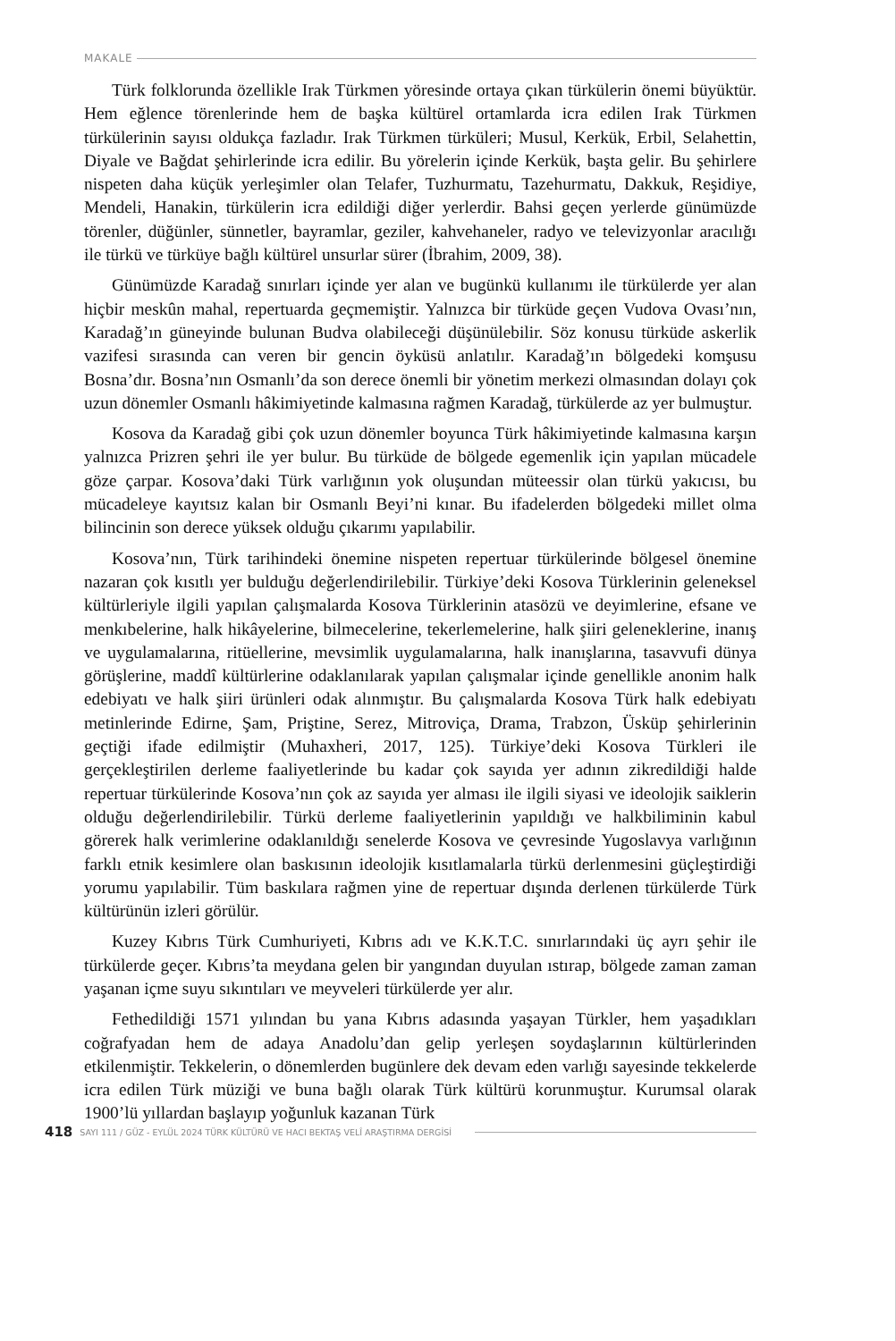MAKALE
Türk folklorunda özellikle Irak Türkmen yöresinde ortaya çıkan türkülerin önemi büyüktür. Hem eğlence törenlerinde hem de başka kültürel ortamlarda icra edilen Irak Türkmen türkülerinin sayısı oldukça fazladır. Irak Türkmen türküleri; Musul, Kerkük, Erbil, Selahettin, Diyale ve Bağdat şehirlerinde icra edilir. Bu yörelerin içinde Kerkük, başta gelir. Bu şehirlere nispeten daha küçük yerleşimler olan Telafer, Tuzhurmatu, Tazehurmatu, Dakkuk, Reşidiye, Mendeli, Hanakin, türkülerin icra edildiği diğer yerlerdir. Bahsi geçen yerlerde günümüzde törenler, düğünler, sünnetler, bayramlar, geziler, kahvehaneler, radyo ve televizyonlar aracılığı ile türkü ve türküye bağlı kültürel unsurlar sürer (İbrahim, 2009, 38).
Günümüzde Karadağ sınırları içinde yer alan ve bugünkü kullanımı ile türkülerde yer alan hiçbir meskûn mahal, repertuarda geçmemiştir. Yalnızca bir türküde geçen Vudova Ovası’nın, Karadağ’ın güneyinde bulunan Budva olabileceği düşünülebilir. Söz konusu türküde askerlik vazifesi sırasında can veren bir gencin öyküsü anlatılır. Karadağ’ın bölgedeki komşusu Bosna’dır. Bosna’nın Osmanlı’da son derece önemli bir yönetim merkezi olmasından dolayı çok uzun dönemler Osmanlı hâkimiyetinde kalmasına rağmen Karadağ, türkülerde az yer bulmuştur.
Kosova da Karadağ gibi çok uzun dönemler boyunca Türk hâkimiyetinde kalmasına karşın yalnızca Prizren şehri ile yer bulur. Bu türküde de bölgede egemenlik için yapılan mücadele göze çarpar. Kosova’daki Türk varlığının yok oluşundan müteessir olan türkü yakıcısı, bu mücadeleye kayıtsız kalan bir Osmanlı Beyi’ni kınar. Bu ifadelerden bölgedeki millet olma bilincinin son derece yüksek olduğu çıkarımı yapılabilir.
Kosova’nın, Türk tarihindeki önemine nispeten repertuar türkülerinde bölgesel önemine nazaran çok kısıtlı yer bulduğu değerlendirilebilir. Türkiye’deki Kosova Türklerinin geleneksel kültürleriyle ilgili yapılan çalışmalarda Kosova Türklerinin atasözü ve deyimlerine, efsane ve menkıbelerine, halk hikâyelerine, bilmecelerine, tekerlemelerine, halk şiiri geleneklerine, inanış ve uygulamalarına, ritüellerine, mevsimlik uygulamalarına, halk inanışlarına, tasavvufi dünya görüşlerine, maddî kültürlerine odaklanılarak yapılan çalışmalar içinde genellikle anonim halk edebiyatı ve halk şiiri ürünleri odak alınmıştır. Bu çalışmalarda Kosova Türk halk edebiyatı metinlerinde Edirne, Şam, Priştine, Serez, Mitroviça, Drama, Trabzon, Üsküp şehirlerinin geçtiği ifade edilmiştir (Muhaxheri, 2017, 125). Türkiye’deki Kosova Türkleri ile gerçekleştirilen derleme faaliyetlerinde bu kadar çok sayıda yer adının zikredildiği halde repertuar türkülerinde Kosova’nın çok az sayıda yer alması ile ilgili siyasi ve ideolojik saiklerin olduğu değerlendirilebilir. Türkü derleme faaliyetlerinin yapıldığı ve halkbiliminin kabul görerek halk verimlerine odaklanıldığı senelerde Kosova ve çevresinde Yugoslavya varlığının farklı etnik kesimlere olan baskısının ideolojik kısıtlamalarla türkü derlenmesini güçleştirdiği yorumu yapılabilir. Tüm baskılara rağmen yine de repertuar dışında derlenen türkülerde Türk kültürünün izleri görülür.
Kuzey Kıbrıs Türk Cumhuriyeti, Kıbrıs adı ve K.K.T.C. sınırlarındaki üç ayrı şehir ile türkülerde geçer. Kıbrıs’ta meydana gelen bir yangından duyulan ıstırap, bölgede zaman zaman yaşanan içme suyu sıkıntıları ve meyveleri türkülerde yer alır.
Fethedildiği 1571 yılından bu yana Kıbrıs adasında yaşayan Türkler, hem yaşadıkları coğrafyadan hem de adaya Anadolu’dan gelip yerleşen soydaşlarının kültürlerinden etkilenmiştir. Tekkelerin, o dönemlerden bugünlere dek devam eden varlığı sayesinde tekkelerde icra edilen Türk müziği ve buna bağlı olarak Türk kültürü korunmuştur. Kurumsal olarak 1900’lü yıllardan başlayıp yoğunluk kazanan Türk
418 SAYI 111 / GÜZ - EYLÜL 2024 TÜRK KÜLTÜRÜ VE HACI BEKTAŞ VELÎ ARAŞTIRMA DERGİSİ